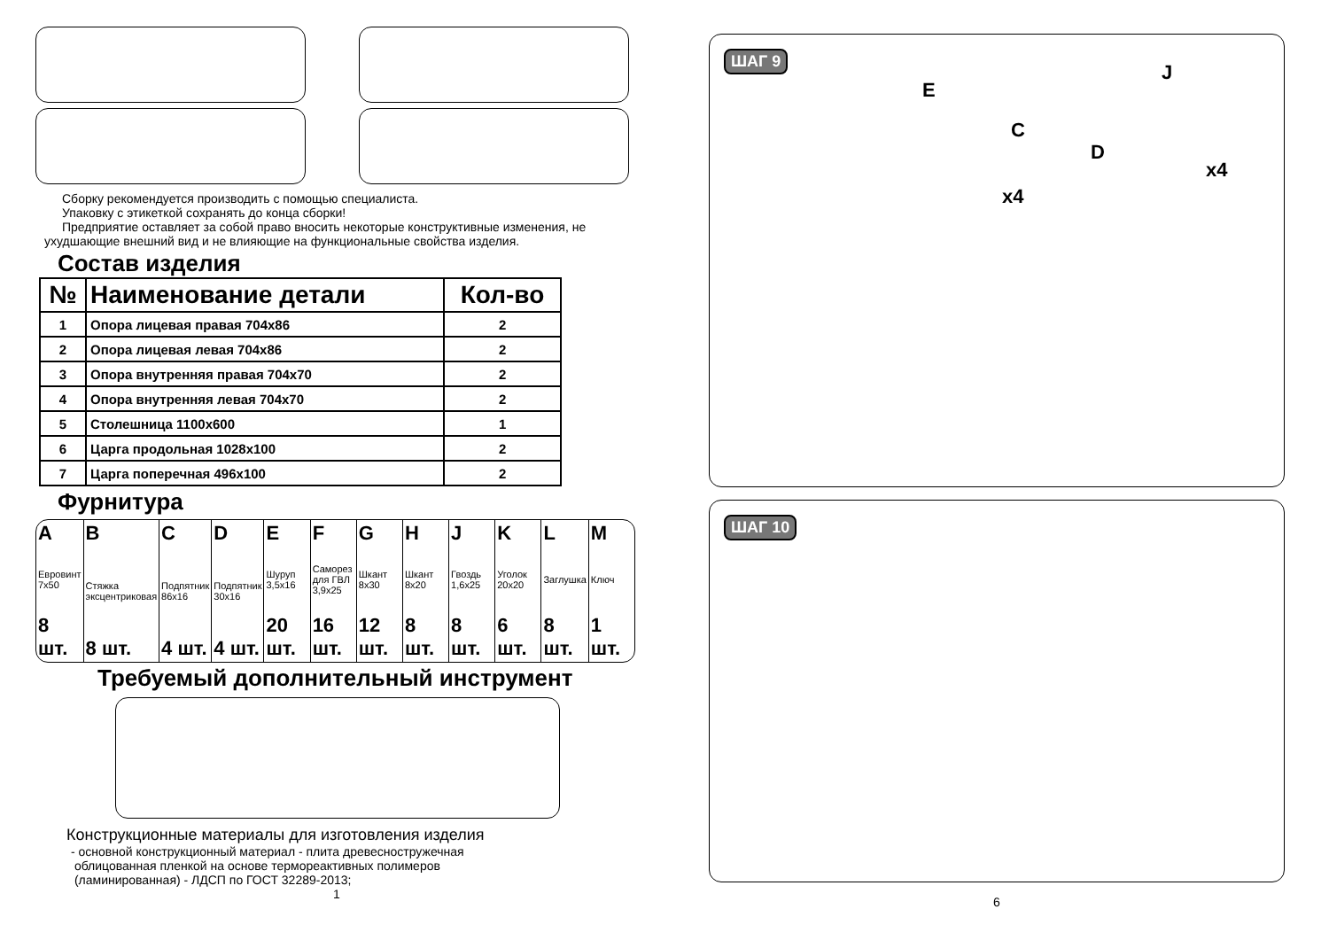Сборку рекомендуется производить с помощью специалиста.
Упаковку с этикеткой сохранять до конца сборки!
Предприятие оставляет за собой право вносить некоторые конструктивные изменения, не
ухудшающие внешний вид и не влияющие на функциональные свойства изделия.
Состав изделия
| № | Наименование детали | Кол-во |
| --- | --- | --- |
| 1 | Опора лицевая правая 704х86 | 2 |
| 2 | Опора лицевая левая 704х86 | 2 |
| 3 | Опора внутренняя правая 704х70 | 2 |
| 4 | Опора внутренняя левая 704х70 | 2 |
| 5 | Столешница 1100х600 | 1 |
| 6 | Царга продольная 1028х100 | 2 |
| 7 | Царга поперечная 496х100 | 2 |
Фурнитура
A
Евровинт 7х50
8 шт.
B
Стяжка эксцентриковая
8 шт.
C
Подпятник 86х16
4 шт.
D
Подпятник 30х16
4 шт.
E
Шуруп 3,5х16
20 шт.
F
Саморез для ГВЛ 3,9х25
16 шт.
G
Шкант 8х30
12 шт.
H
Шкант 8х20
8 шт.
J
Гвоздь 1,6х25
8 шт.
K
Уголок 20х20
6 шт.
L
Заглушка
8 шт.
M
Ключ
1 шт.
Требуемый дополнительный инструмент
Конструкционные материалы для изготовления изделия
- основной конструкционный материал - плита древесностружечная
облицованная пленкой на основе термореактивных полимеров
(ламинированная) - ЛДСП по ГОСТ 32289-2013;
1
ШАГ 9
E
C
x4
J
D
x4
ШАГ 10
6